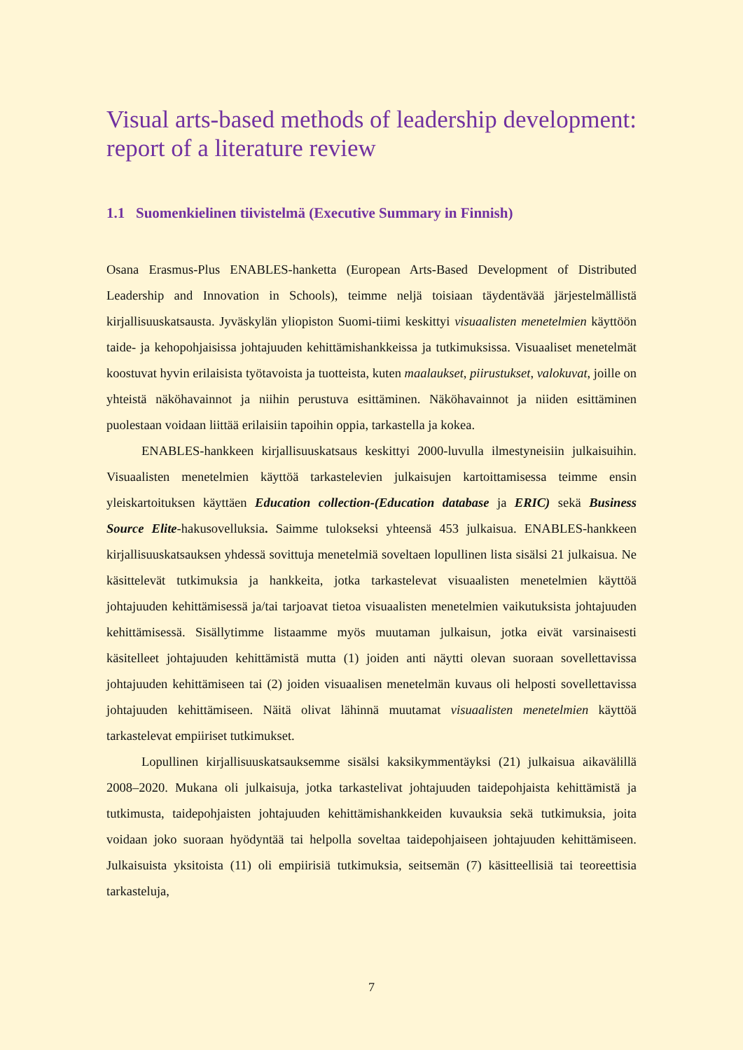Visual arts-based methods of leadership development: report of a literature review
1.1 Suomenkielinen tiivistelmä (Executive Summary in Finnish)
Osana Erasmus-Plus ENABLES-hanketta (European Arts-Based Development of Distributed Leadership and Innovation in Schools), teimme neljä toisiaan täydentävää järjestelmällistä kirjallisuuskatsausta. Jyväskylän yliopiston Suomi-tiimi keskittyi visuaalisten menetelmien käyttöön taide- ja kehopohjaisissa johtajuuden kehittämishankkeissa ja tutkimuksissa. Visuaaliset menetelmät koostuvat hyvin erilaisista työtavoista ja tuotteista, kuten maalaukset, piirustukset, valokuvat, joille on yhteistä näköhavainnot ja niihin perustuva esittäminen. Näköhavainnot ja niiden esittäminen puolestaan voidaan liittää erilaisiin tapoihin oppia, tarkastella ja kokea.
ENABLES-hankkeen kirjallisuuskatsaus keskittyi 2000-luvulla ilmestyneisiin julkaisuihin. Visuaalisten menetelmien käyttöä tarkastelevien julkaisujen kartoittamisessa teimme ensin yleiskartoituksen käyttäen Education collection-(Education database ja ERIC) sekä Business Source Elite-hakusovelluksia. Saimme tulokseksi yhteensä 453 julkaisua. ENABLES-hankkeen kirjallisuuskatsauksen yhdessä sovittuja menetelmiä soveltaen lopullinen lista sisälsi 21 julkaisua. Ne käsittelevät tutkimuksia ja hankkeita, jotka tarkastelevat visuaalisten menetelmien käyttöä johtajuuden kehittämisessä ja/tai tarjoavat tietoa visuaalisten menetelmien vaikutuksista johtajuuden kehittämisessä. Sisällytimme listaamme myös muutaman julkaisun, jotka eivät varsinaisesti käsitelleet johtajuuden kehittämistä mutta (1) joiden anti näytti olevan suoraan sovellettavissa johtajuuden kehittämiseen tai (2) joiden visuaalisen menetelmän kuvaus oli helposti sovellettavissa johtajuuden kehittämiseen. Näitä olivat lähinnä muutamat visuaalisten menetelmien käyttöä tarkastelevat empiiriset tutkimukset.
Lopullinen kirjallisuuskatsauksemme sisälsi kaksikymmentäyksi (21) julkaisua aikavälillä 2008–2020. Mukana oli julkaisuja, jotka tarkastelivat johtajuuden taidepohjaista kehittämistä ja tutkimusta, taidepohjaisten johtajuuden kehittämishankkeiden kuvauksia sekä tutkimuksia, joita voidaan joko suoraan hyödyntää tai helpolla soveltaa taidepohjaiseen johtajuuden kehittämiseen. Julkaisuista yksitoista (11) oli empiirisiä tutkimuksia, seitsemän (7) käsitteellisiä tai teoreettisia tarkasteluja,
7